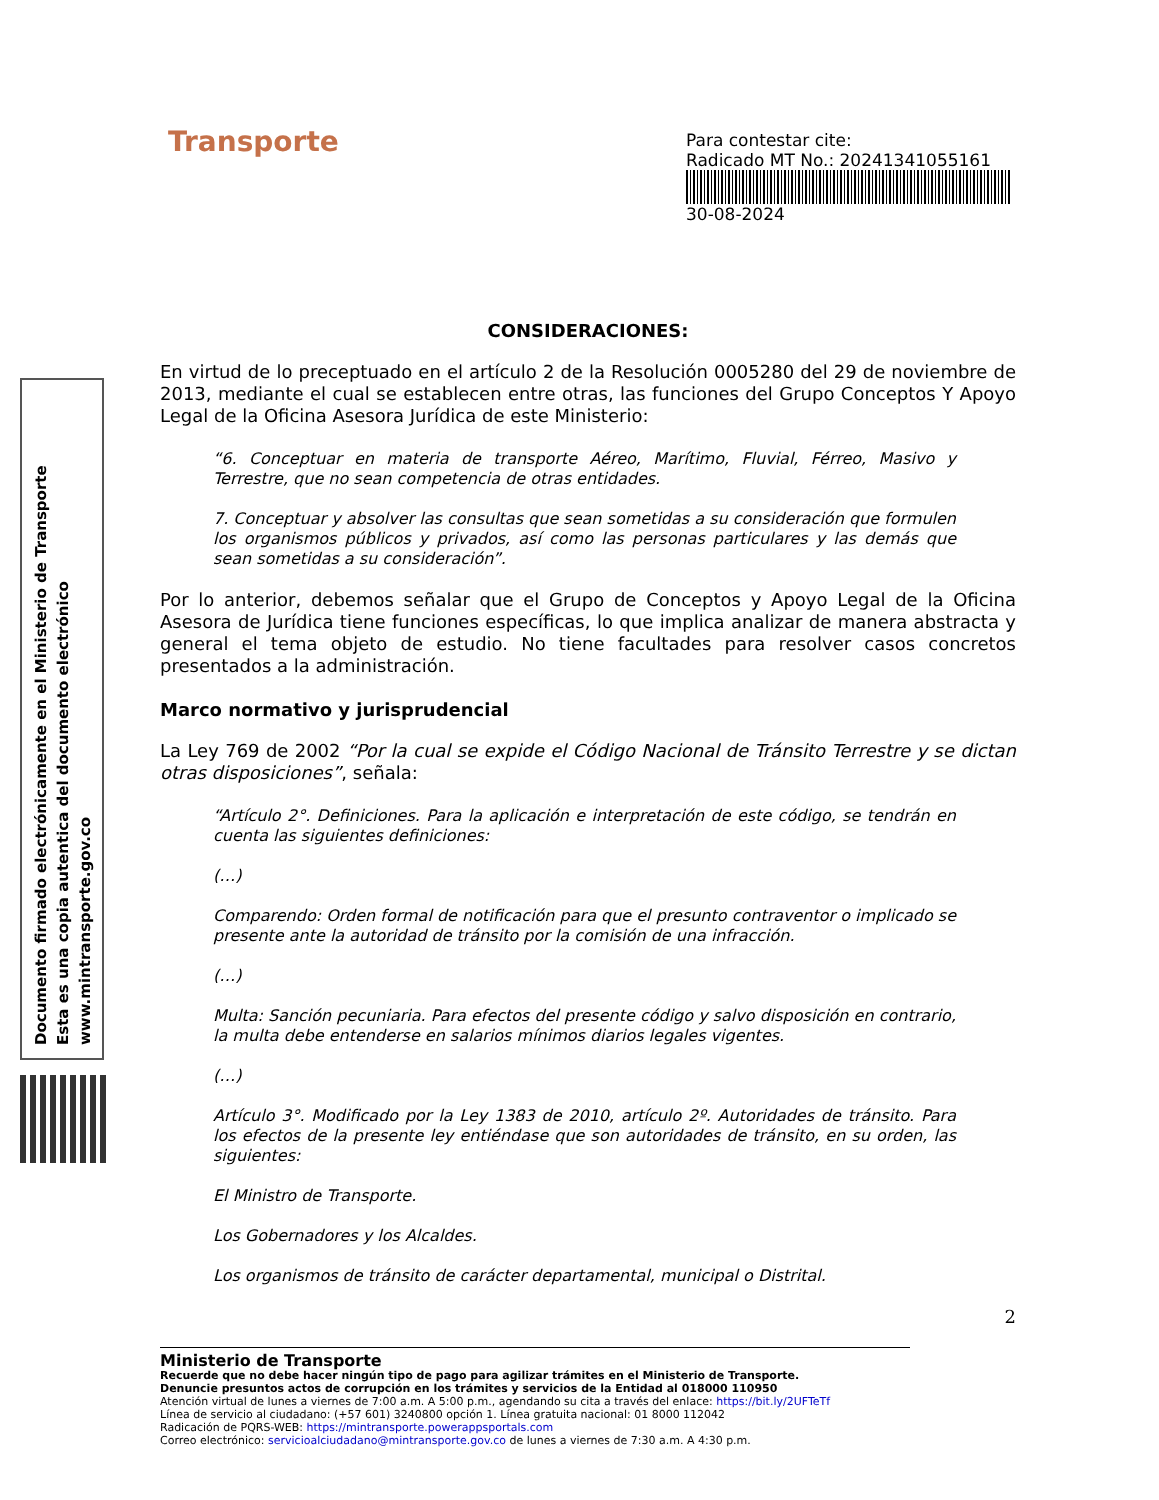Documento firmado electrónicamente en el Ministerio de Transporte
Esta es una copia autentica del documento electrónico
www.mintransporte.gov.co
Transporte
Para contestar cite:
Radicado MT No.: 20241341055161
30-08-2024
CONSIDERACIONES:
En virtud de lo preceptuado en el artículo 2 de la Resolución 0005280 del 29 de noviembre de 2013, mediante el cual se establecen entre otras, las funciones del Grupo Conceptos Y Apoyo Legal de la Oficina Asesora Jurídica de este Ministerio:
“6. Conceptuar en materia de transporte Aéreo, Marítimo, Fluvial, Férreo, Masivo y Terrestre, que no sean competencia de otras entidades.
7. Conceptuar y absolver las consultas que sean sometidas a su consideración que formulen los organismos públicos y privados, así como las personas particulares y las demás que sean sometidas a su consideración”.
Por lo anterior, debemos señalar que el Grupo de Conceptos y Apoyo Legal de la Oficina Asesora de Jurídica tiene funciones específicas, lo que implica analizar de manera abstracta y general el tema objeto de estudio. No tiene facultades para resolver casos concretos presentados a la administración.
Marco normativo y jurisprudencial
La Ley 769 de 2002 “Por la cual se expide el Código Nacional de Tránsito Terrestre y se dictan otras disposiciones”, señala:
“Artículo 2°. Definiciones. Para la aplicación e interpretación de este código, se tendrán en cuenta las siguientes definiciones:
(…)
Comparendo: Orden formal de notificación para que el presunto contraventor o implicado se presente ante la autoridad de tránsito por la comisión de una infracción.
(…)
Multa: Sanción pecuniaria. Para efectos del presente código y salvo disposición en contrario, la multa debe entenderse en salarios mínimos diarios legales vigentes.
(…)
Artículo 3°. Modificado por la Ley 1383 de 2010, artículo 2º. Autoridades de tránsito. Para los efectos de la presente ley entiéndase que son autoridades de tránsito, en su orden, las siguientes:
El Ministro de Transporte.
Los Gobernadores y los Alcaldes.
Los organismos de tránsito de carácter departamental, municipal o Distrital.
2
Ministerio de Transporte
Recuerde que no debe hacer ningún tipo de pago para agilizar trámites en el Ministerio de Transporte.
Denuncie presuntos actos de corrupción en los trámites y servicios de la Entidad al 018000 110950
Atención virtual de lunes a viernes de 7:00 a.m. A 5:00 p.m., agendando su cita a través del enlace: https://bit.ly/2UFTeTf
Línea de servicio al ciudadano: (+57 601) 3240800 opción 1. Línea gratuita nacional: 01 8000 112042
Radicación de PQRS-WEB: https://mintransporte.powerappsportals.com
Correo electrónico: servicioalciudadano@mintransporte.gov.co de lunes a viernes de 7:30 a.m. A 4:30 p.m.